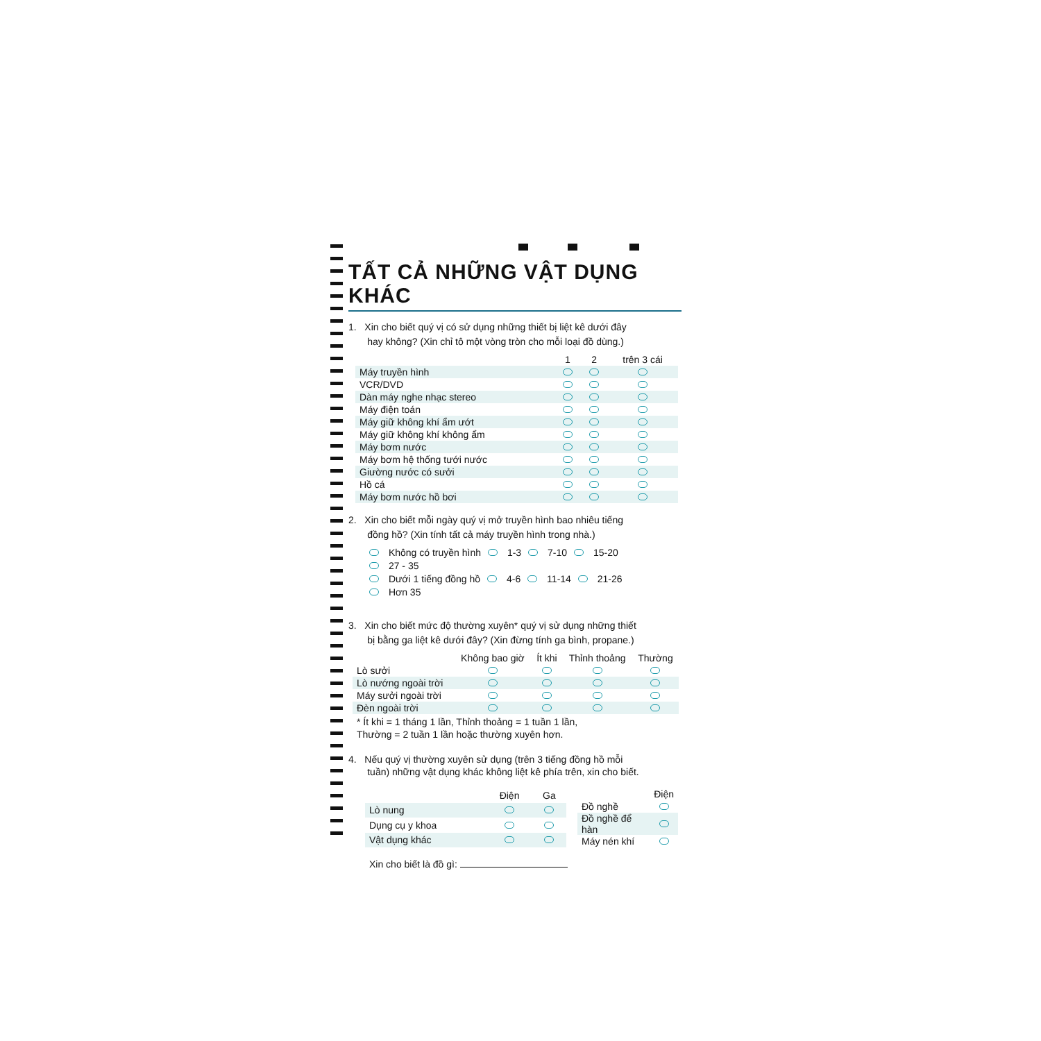TẤT CẢ NHỮNG VẬT DỤNG KHÁC
1. Xin cho biết quý vị có sử dụng những thiết bị liệt kê dưới đây
hay không? (Xin chỉ tô một vòng tròn cho mỗi loại đồ dùng.)
| | 1 | 2 | trên 3 cái |
| --- | --- | --- | --- |
| Máy truyền hình | | | |
| VCR/DVD | | | |
| Dàn máy nghe nhạc stereo | | | |
| Máy điện toán | | | |
| Máy giữ không khí ẩm ướt | | | |
| Máy giữ không khí không ẩm | | | |
| Máy bơm nước | | | |
| Máy bơm hệ thống tưới nước | | | |
| Giường nước có sưởi | | | |
| Hồ cá | | | |
| Máy bơm nước hồ bơi | | | |
2. Xin cho biết mỗi ngày quý vị mở truyền hình bao nhiêu tiếng
đồng hồ? (Xin tính tất cả máy truyền hình trong nhà.)
Không có truyền hình 1-3 7-10 15-20 27 - 35
Dưới 1 tiếng đồng hồ 4-6 11-14 21-26 Hơn 35
3. Xin cho biết mức độ thường xuyên* quý vị sử dụng những thiết
bị bằng ga liệt kê dưới đây? (Xin đừng tính ga bình, propane.)
| | Không bao giờ | Ít khi | Thỉnh thoảng | Thường |
| --- | --- | --- | --- | --- |
| Lò sưởi | | | | |
| Lò nướng ngoài trời | | | | |
| Máy sưởi ngoài trời | | | | |
| Đèn ngoài trời | | | | |
* Ít khi = 1 tháng 1 lần, Thỉnh thoảng = 1 tuần 1 lần,
Thường = 2 tuần 1 lần hoặc thường xuyên hơn.
4. Nếu quý vị thường xuyên sử dụng (trên 3 tiếng đồng hồ mỗi
tuần) những vật dụng khác không liệt kê phía trên, xin cho biết.
| | Điện | Ga |
| --- | --- | --- |
| Lò nung | | |
| Dụng cụ y khoa | | |
| Vật dụng khác | | |
| | Điện |
| --- | --- |
| Đồ nghề | |
| Đồ nghề để hàn | |
| Máy nén khí | |
Xin cho biết là đồ gì: